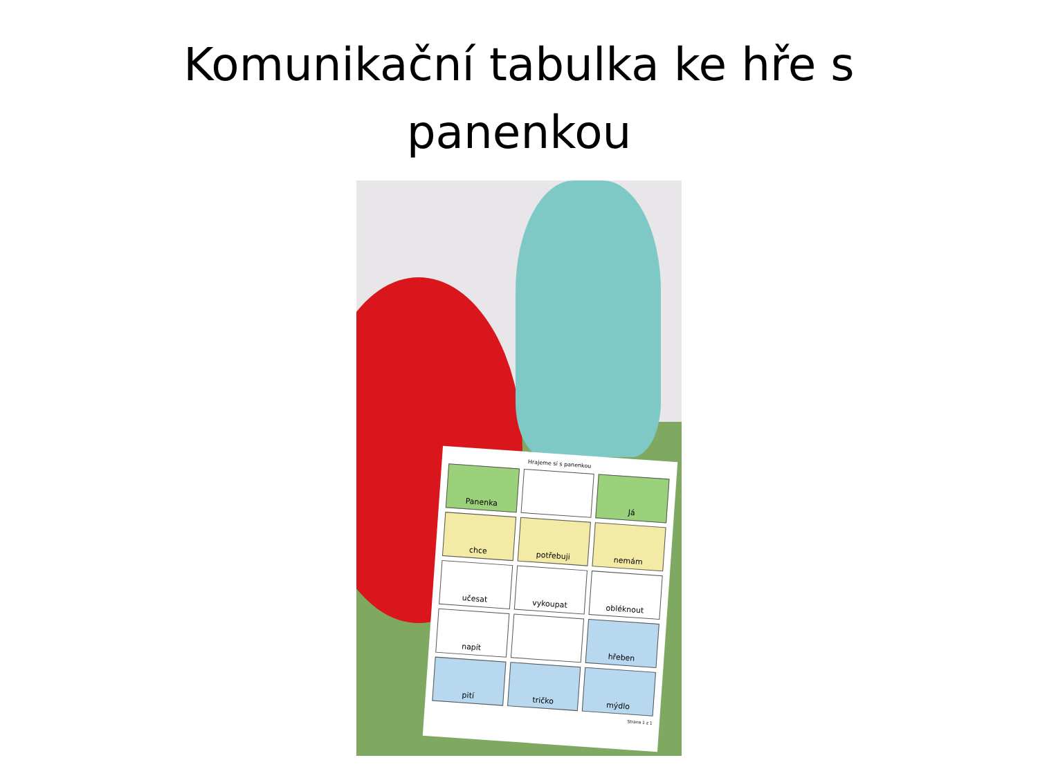Komunikační tabulka ke hře s
panenkou
Hrajeme si s panenkou
Panenka
Já
chce
potřebuji
nemám
učesat
vykoupat
obléknout
napít
hřeben
pití
tričko
mýdlo
Strana 1 z 1